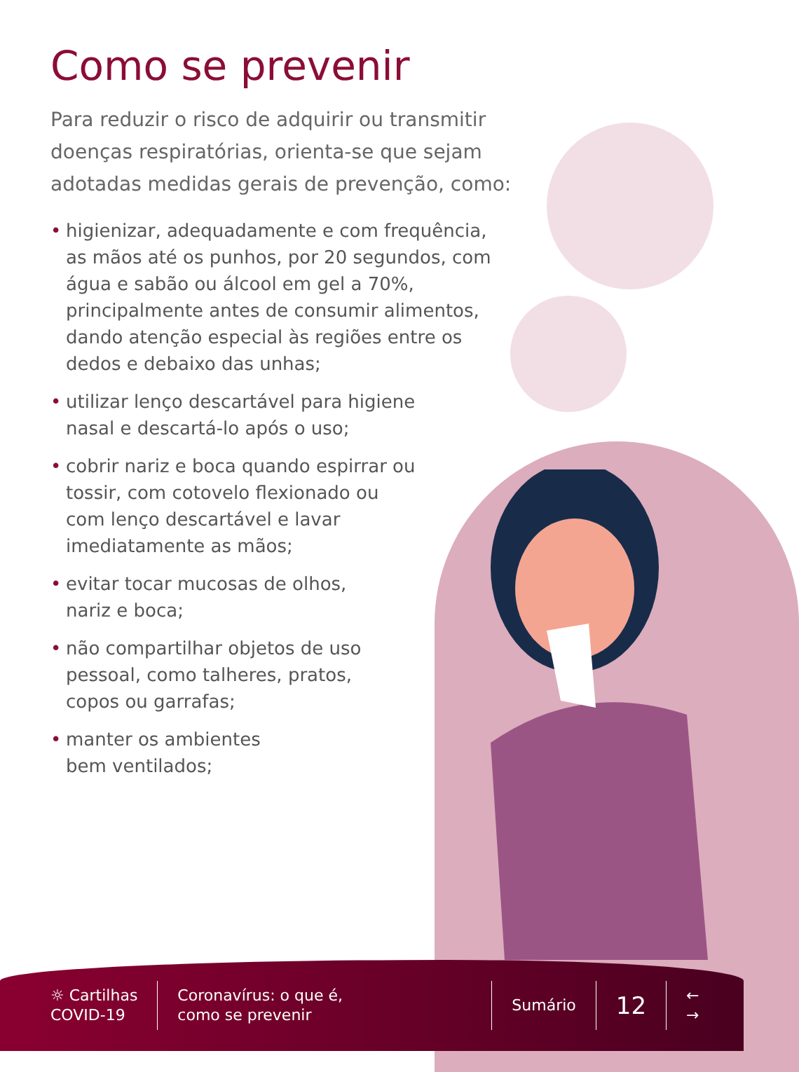Como se prevenir
Para reduzir o risco de adquirir ou transmitir doenças respiratórias, orienta-se que sejam adotadas medidas gerais de prevenção, como:
• higienizar, adequadamente e com frequência, as mãos até os punhos, por 20 segundos, com água e sabão ou álcool em gel a 70%, principalmente antes de consumir alimentos, dando atenção especial às regiões entre os dedos e debaixo das unhas;
• utilizar lenço descartável para higiene nasal e descartá-lo após o uso;
• cobrir nariz e boca quando espirrar ou tossir, com cotovelo flexionado ou com lenço descartável e lavar imediatamente as mãos;
• evitar tocar mucosas de olhos, nariz e boca;
• não compartilhar objetos de uso pessoal, como talheres, pratos, copos ou garrafas;
• manter os ambientes bem ventilados;
☼ Cartilhas
COVID-19
Coronavírus: o que é,
como se prevenir
Sumário
12
←
→